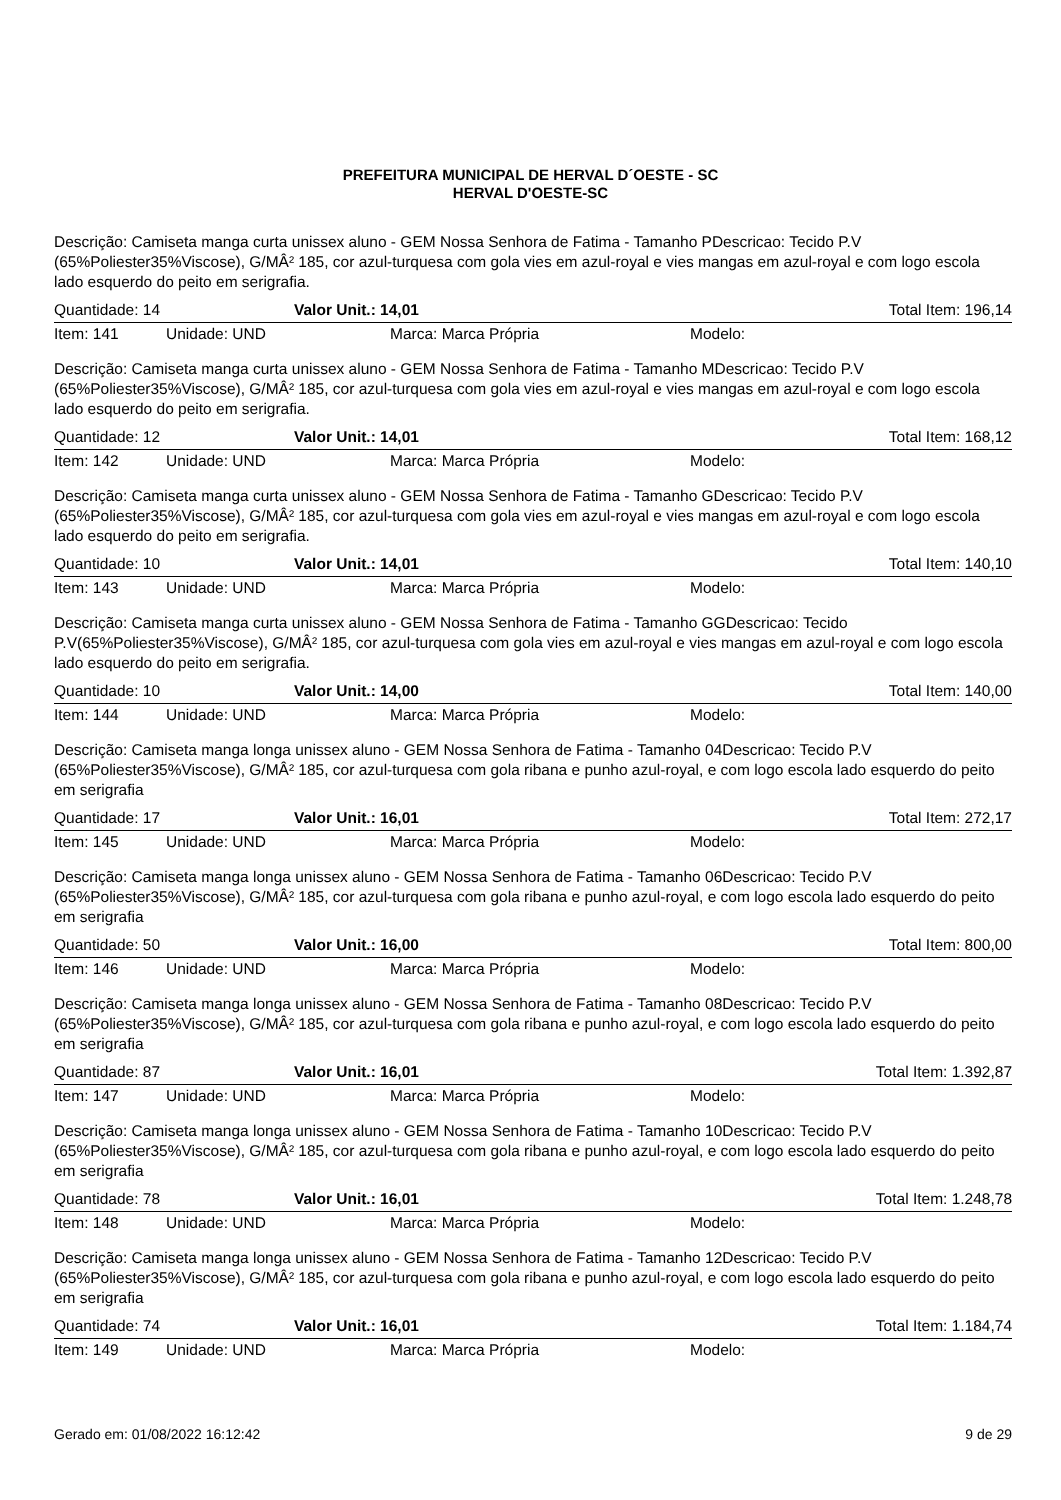PREFEITURA MUNICIPAL DE HERVAL D´OESTE - SC
HERVAL D'OESTE-SC
Descrição: Camiseta manga curta unissex aluno - GEM Nossa Senhora de Fatima - Tamanho PDescricao: Tecido P.V (65%Poliester35%Viscose), G/MÂ² 185, cor azul-turquesa com gola vies em azul-royal e vies mangas em azul-royal e com logo escola lado esquerdo do peito em serigrafia.
Quantidade: 14 Valor Unit.: 14,01 Total Item: 196,14
Item: 141 Unidade: UND Marca: Marca Própria Modelo:
Descrição: Camiseta manga curta unissex aluno - GEM Nossa Senhora de Fatima - Tamanho MDescricao: Tecido P.V (65%Poliester35%Viscose), G/MÂ² 185, cor azul-turquesa com gola vies em azul-royal e vies mangas em azul-royal e com logo escola lado esquerdo do peito em serigrafia.
Quantidade: 12 Valor Unit.: 14,01 Total Item: 168,12
Item: 142 Unidade: UND Marca: Marca Própria Modelo:
Descrição: Camiseta manga curta unissex aluno - GEM Nossa Senhora de Fatima - Tamanho GDescricao: Tecido P.V (65%Poliester35%Viscose), G/MÂ² 185, cor azul-turquesa com gola vies em azul-royal e vies mangas em azul-royal e com logo escola lado esquerdo do peito em serigrafia.
Quantidade: 10 Valor Unit.: 14,01 Total Item: 140,10
Item: 143 Unidade: UND Marca: Marca Própria Modelo:
Descrição: Camiseta manga curta unissex aluno - GEM Nossa Senhora de Fatima - Tamanho GGDescricao: Tecido P.V(65%Poliester35%Viscose), G/MÂ² 185, cor azul-turquesa com gola vies em azul-royal e vies mangas em azul-royal e com logo escola lado esquerdo do peito em serigrafia.
Quantidade: 10 Valor Unit.: 14,00 Total Item: 140,00
Item: 144 Unidade: UND Marca: Marca Própria Modelo:
Descrição: Camiseta manga longa unissex aluno - GEM Nossa Senhora de Fatima - Tamanho 04Descricao: Tecido P.V (65%Poliester35%Viscose), G/MÂ² 185, cor azul-turquesa com gola ribana e punho azul-royal, e com logo escola lado esquerdo do peito em serigrafia
Quantidade: 17 Valor Unit.: 16,01 Total Item: 272,17
Item: 145 Unidade: UND Marca: Marca Própria Modelo:
Descrição: Camiseta manga longa unissex aluno - GEM Nossa Senhora de Fatima - Tamanho 06Descricao: Tecido P.V (65%Poliester35%Viscose), G/MÂ² 185, cor azul-turquesa com gola ribana e punho azul-royal, e com logo escola lado esquerdo do peito em serigrafia
Quantidade: 50 Valor Unit.: 16,00 Total Item: 800,00
Item: 146 Unidade: UND Marca: Marca Própria Modelo:
Descrição: Camiseta manga longa unissex aluno - GEM Nossa Senhora de Fatima - Tamanho 08Descricao: Tecido P.V (65%Poliester35%Viscose), G/MÂ² 185, cor azul-turquesa com gola ribana e punho azul-royal, e com logo escola lado esquerdo do peito em serigrafia
Quantidade: 87 Valor Unit.: 16,01 Total Item: 1.392,87
Item: 147 Unidade: UND Marca: Marca Própria Modelo:
Descrição: Camiseta manga longa unissex aluno - GEM Nossa Senhora de Fatima - Tamanho 10Descricao: Tecido P.V (65%Poliester35%Viscose), G/MÂ² 185, cor azul-turquesa com gola ribana e punho azul-royal, e com logo escola lado esquerdo do peito em serigrafia
Quantidade: 78 Valor Unit.: 16,01 Total Item: 1.248,78
Item: 148 Unidade: UND Marca: Marca Própria Modelo:
Descrição: Camiseta manga longa unissex aluno - GEM Nossa Senhora de Fatima - Tamanho 12Descricao: Tecido P.V (65%Poliester35%Viscose), G/MÂ² 185, cor azul-turquesa com gola ribana e punho azul-royal, e com logo escola lado esquerdo do peito em serigrafia
Quantidade: 74 Valor Unit.: 16,01 Total Item: 1.184,74
Item: 149 Unidade: UND Marca: Marca Própria Modelo:
Gerado em: 01/08/2022 16:12:42 9 de 29